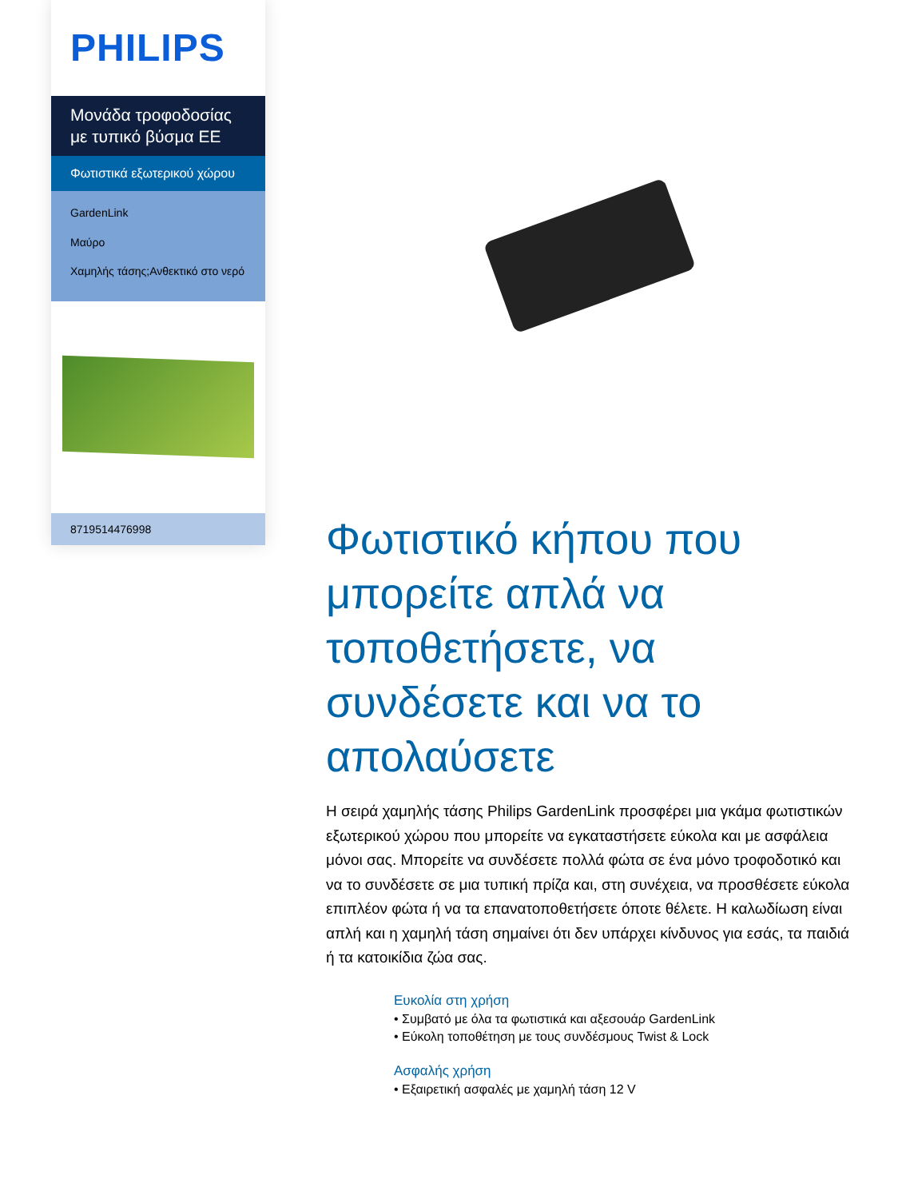PHILIPS
Μονάδα τροφοδοσίας με τυπικό βύσμα ΕΕ
Φωτιστικά εξωτερικού χώρου
GardenLink
Μαύρο
Χαμηλής τάσης;Ανθεκτικό στο νερό
8719514476998
Φωτιστικό κήπου που μπορείτε απλά να τοποθετήσετε, να συνδέσετε και να το απολαύσετε
Η σειρά χαμηλής τάσης Philips GardenLink προσφέρει μια γκάμα φωτιστικών εξωτερικού χώρου που μπορείτε να εγκαταστήσετε εύκολα και με ασφάλεια μόνοι σας. Μπορείτε να συνδέσετε πολλά φώτα σε ένα μόνο τροφοδοτικό και να το συνδέσετε σε μια τυπική πρίζα και, στη συνέχεια, να προσθέσετε εύκολα επιπλέον φώτα ή να τα επανατοποθετήσετε όποτε θέλετε. Η καλωδίωση είναι απλή και η χαμηλή τάση σημαίνει ότι δεν υπάρχει κίνδυνος για εσάς, τα παιδιά ή τα κατοικίδια ζώα σας.
Ευκολία στη χρήση
• Συμβατό με όλα τα φωτιστικά και αξεσουάρ GardenLink
• Εύκολη τοποθέτηση με τους συνδέσμους Twist & Lock
Ασφαλής χρήση
• Εξαιρετική ασφαλές με χαμηλή τάση 12 V